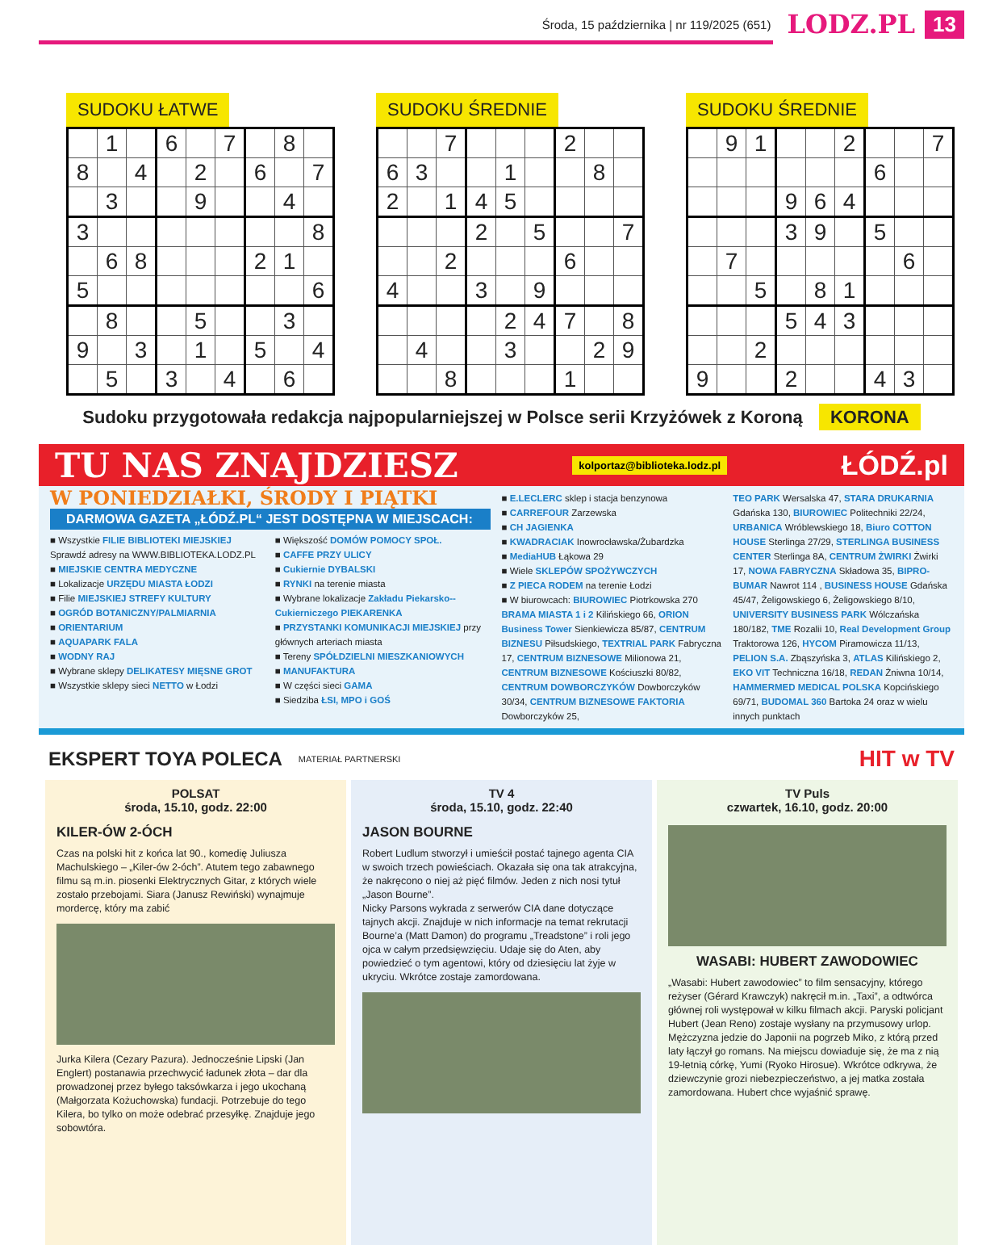Środa, 15 października | nr 119/2025 (651) LODZ.PL 13
SUDOKU ŁATWE
| | 1 | | 6 | | 7 | | 8 | |
| 8 | | 4 | | 2 | | 6 | | 7 |
| | 3 | | | 9 | | | 4 | |
| 3 | | | | | | | | 8 |
| | 6 | 8 | | | | 2 | 1 | |
| 5 | | | | | | | | 6 |
| | 8 | | | 5 | | | 3 | |
| 9 | | 3 | | 1 | | 5 | | 4 |
| | 5 | | 3 | | 4 | | 6 | |
SUDOKU ŚREDNIE
| | | 7 | | | | 2 | | |
| 6 | 3 | | | 1 | | | 8 | |
| 2 | | 1 | 4 | 5 | | | | |
| | | | 2 | | 5 | | | 7 |
| | | 2 | | | | 6 | | |
| 4 | | | 3 | | 9 | | | |
| | | | | 2 | 4 | 7 | | 8 |
| | 4 | | | 3 | | | 2 | 9 |
| | | 8 | | | | 1 | | |
SUDOKU ŚREDNIE
| | 9 | 1 | | | 2 | | | 7 |
| | | | | | | 6 | | |
| | | | 9 | 6 | 4 | | | |
| | | | 3 | 9 | | 5 | | |
| | 7 | | | | | | 6 | |
| | | 5 | | 8 | 1 | | | |
| | | | 5 | 4 | 3 | | | |
| | | 2 | | | | | | |
| 9 | | | 2 | | | 4 | 3 | |
Sudoku przygotowała redakcja najpopularniejszej w Polsce serii Krzyżówek z Koroną KORONA
TU NAS ZNAJDZIESZ
kolportaz@biblioteka.lodz.pl ŁÓDŹ.pl
W PONIEDZIAŁKI, ŚRODY I PIĄTKI
DARMOWA GAZETA „ŁÓDŹ.PL“ JEST DOSTĘPNA W MIEJSCACH:
■ Wszystkie FILIE BIBLIOTEKI MIEJSKIEJ Sprawdź adresy na WWW.BIBLIOTEKA.LODZ.PL
■ MIEJSKIE CENTRA MEDYCZNE
■ Lokalizacje URZĘDU MIASTA ŁODZI
■ Filie MIEJSKIEJ STREFY KULTURY
■ OGRÓD BOTANICZNY/PALMIARNIA
■ ORIENTARIUM
■ AQUAPARK FALA
■ WODNY RAJ
■ Wybrane sklepy DELIKATESY MIĘSNE GROT
■ Wszystkie sklepy sieci NETTO w Łodzi
■ Większość DOMÓW POMOCY SPOŁ.
■ CAFFE PRZY ULICY
■ Cukiernie DYBALSKI
■ RYNKI na terenie miasta
■ Wybrane lokalizacje Zakładu Piekarsko--Cukierniczego PIEKARENKA
■ PRZYSTANKI KOMUNIKACJI MIEJSKIEJ przy głównych arteriach miasta
■ Tereny SPÓŁDZIELNI MIESZKANIOWYCH
■ MANUFAKTURA
■ W części sieci GAMA
■ Siedziba ŁSI, MPO i GOŚ
■ E.LECLERC sklep i stacja benzynowa
■ CARREFOUR Zarzewska
■ CH JAGIENKA
■ KWADRACIAK Inowrocławska/Żubardzka
■ MediaHUB Łąkowa 29
■ Wiele SKLEPÓW SPOŻYWCZYCH
■ Z PIECA RODEM na terenie Łodzi
■ W biurowcach: BIUROWIEC Piotrkowska 270 BRAMA MIASTA 1 i 2 Kilińskiego 66, ORION Business Tower Sienkiewicza 85/87, CENTRUM BIZNESU Piłsudskiego, TEXTRIAL PARK Fabryczna 17, CENTRUM BIZNESOWE Milionowa 21, CENTRUM BIZNESOWE Kościuszki 80/82, CENTRUM DOWBORCZYKÓW Dowborczyków 30/34, CENTRUM BIZNESOWE FAKTORIA Dowborczyków 25,
TEO PARK Wersalska 47, STARA DRUKARNIA Gdańska 130, BIUROWIEC Politechniki 22/24, URBANICA Wróblewskiego 18, Biuro COTTON HOUSE Sterlinga 27/29, STERLINGA BUSINESS CENTER Sterlinga 8A, CENTRUM ŻWIRKI Żwirki 17, NOWA FABRYCZNA Składowa 35, BIPRO-BUMAR Nawrot 114 , BUSINESS HOUSE Gdańska 45/47, Żeligowskiego 6, Żeligowskiego 8/10, UNIVERSITY BUSINESS PARK Wólczańska 180/182, TME Rozalii 10, Real Development Group Traktorowa 126, HYCOM Piramowicza 11/13, PELION S.A. Zbąszyńska 3, ATLAS Kilińskiego 2, EKO VIT Techniczna 16/18, REDAN Żniwna 10/14, HAMMERMED MEDICAL POLSKA Kopcińskiego 69/71, BUDOMAL 360 Bartoka 24 oraz w wielu innych punktach
EKSPERT TOYA POLECA MATERIAŁ PARTNERSKI HIT w TV
POLSAT
środa, 15.10, godz. 22:00
KILER-ÓW 2-ÓCH
Czas na polski hit z końca lat 90., komedię Juliusza Machulskiego – „Kiler-ów 2-óch”. Atutem tego zabawnego filmu są m.in. piosenki Elektrycznych Gitar, z których wiele zostało przebojami. Siara (Janusz Rewiński) wynajmuje mordercę, który ma zabić
Jurka Kilera (Cezary Pazura). Jednocześnie Lipski (Jan Englert) postanawia przechwycić ładunek złota – dar dla prowadzonej przez byłego taksówkarza i jego ukochaną (Małgorzata Kożuchowska) fundacji. Potrzebuje do tego Kilera, bo tylko on może odebrać przesyłkę. Znajduje jego sobowtóra.
TV 4
środa, 15.10, godz. 22:40
JASON BOURNE
Robert Ludlum stworzył i umieścił postać tajnego agenta CIA w swoich trzech powieściach. Okazała się ona tak atrakcyjna, że nakręcono o niej aż pięć filmów. Jeden z nich nosi tytuł „Jason Bourne”.
Nicky Parsons wykrada z serwerów CIA dane dotyczące tajnych akcji. Znajduje w nich informacje na temat rekrutacji Bourne’a (Matt Damon) do programu „Treadstone” i roli jego ojca w całym przedsięwzięciu. Udaje się do Aten, aby powiedzieć o tym agentowi, który od dziesięciu lat żyje w ukryciu. Wkrótce zostaje zamordowana.
TV Puls
czwartek, 16.10, godz. 20:00
WASABI: HUBERT ZAWODOWIEC
„Wasabi: Hubert zawodowiec” to film sensacyjny, którego reżyser (Gérard Krawczyk) nakręcił m.in. „Taxi”, a odtwórca głównej roli występował w kilku filmach akcji. Paryski policjant Hubert (Jean Reno) zostaje wysłany na przymusowy urlop. Mężczyzna jedzie do Japonii na pogrzeb Miko, z którą przed laty łączył go romans. Na miejscu dowiaduje się, że ma z nią 19-letnią córkę, Yumi (Ryoko Hirosue). Wkrótce odkrywa, że dziewczynie grozi niebezpieczeństwo, a jej matka została zamordowana. Hubert chce wyjaśnić sprawę.